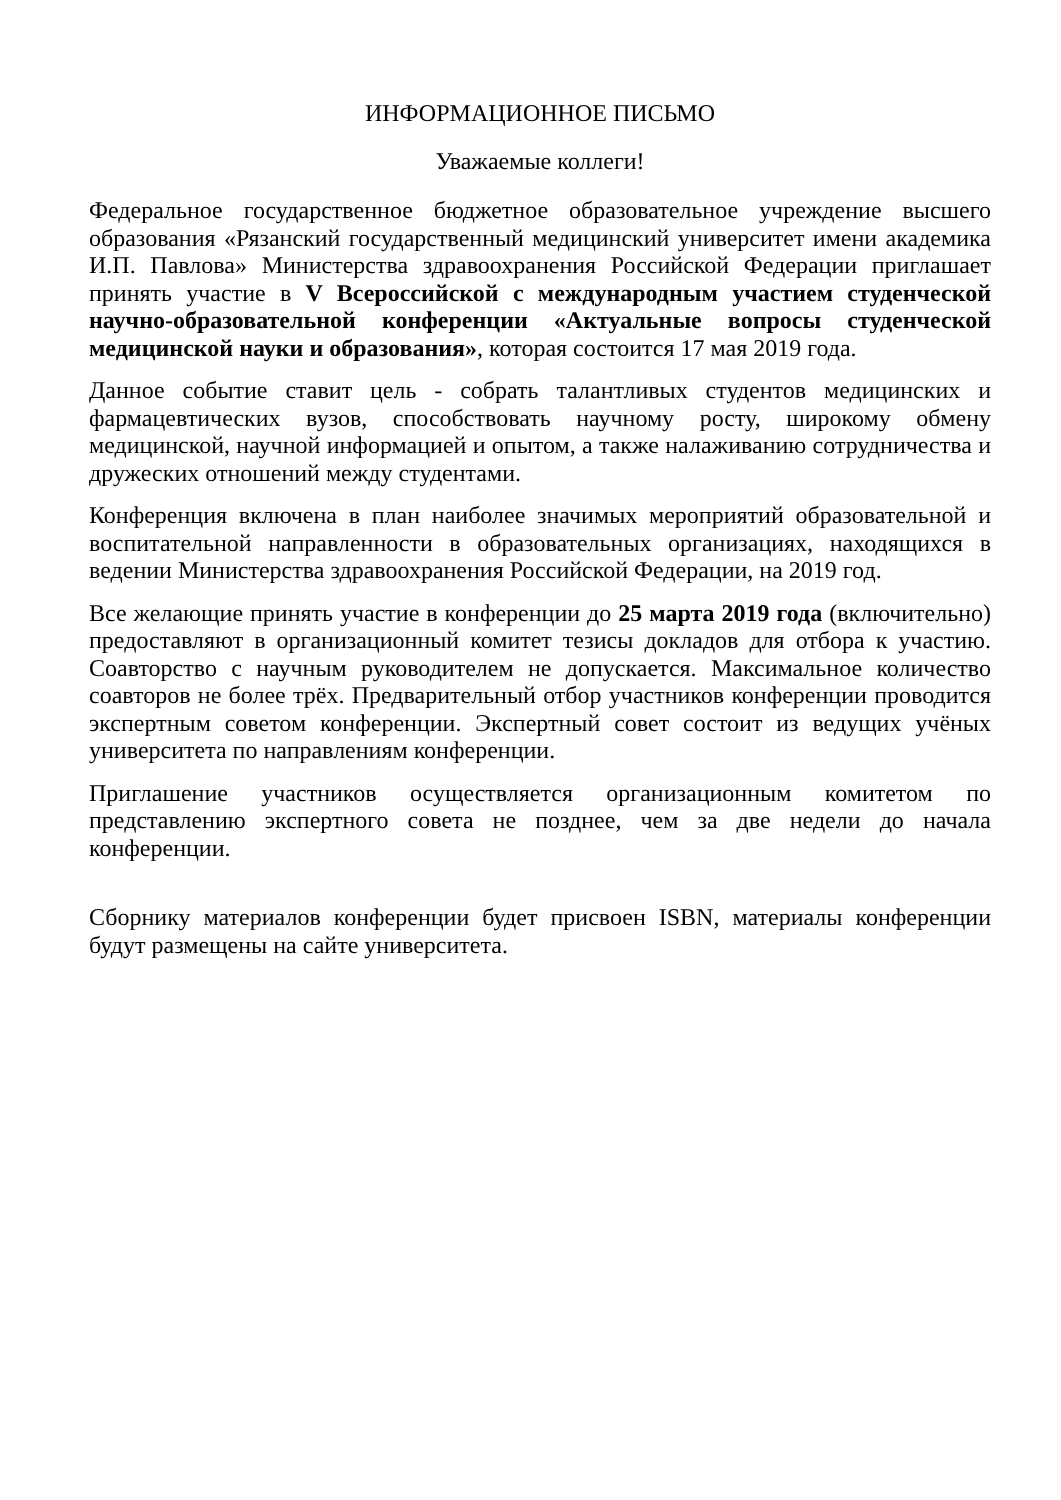ИНФОРМАЦИОННОЕ ПИСЬМО
Уважаемые коллеги!
Федеральное государственное бюджетное образовательное учреждение высшего образования «Рязанский государственный медицинский университет имени академика И.П. Павлова» Министерства здравоохранения Российской Федерации приглашает принять участие в V Всероссийской с международным участием студенческой научно-образовательной конференции «Актуальные вопросы студенческой медицинской науки и образования», которая состоится 17 мая 2019 года.
Данное событие ставит цель - собрать талантливых студентов медицинских и фармацевтических вузов, способствовать научному росту, широкому обмену медицинской, научной информацией и опытом, а также налаживанию сотрудничества и дружеских отношений между студентами.
Конференция включена в план наиболее значимых мероприятий образовательной и воспитательной направленности в образовательных организациях, находящихся в ведении Министерства здравоохранения Российской Федерации, на 2019 год.
Все желающие принять участие в конференции до 25 марта 2019 года (включительно) предоставляют в организационный комитет тезисы докладов для отбора к участию. Соавторство с научным руководителем не допускается. Максимальное количество соавторов не более трёх. Предварительный отбор участников конференции проводится экспертным советом конференции. Экспертный совет состоит из ведущих учёных университета по направлениям конференции.
Приглашение участников осуществляется организационным комитетом по представлению экспертного совета не позднее, чем за две недели до начала конференции.
Сборнику материалов конференции будет присвоен ISBN, материалы конференции будут размещены на сайте университета.